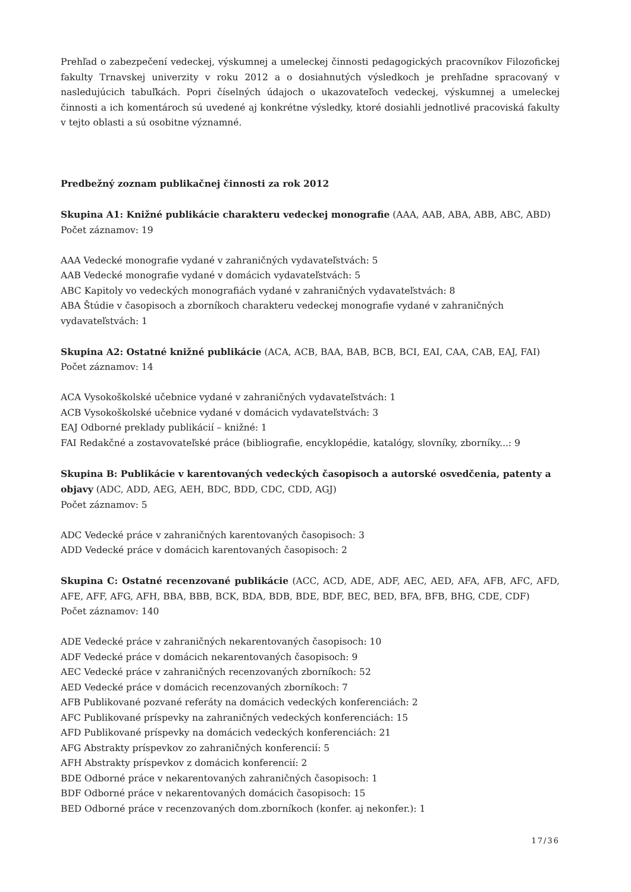Prehľad o zabezpečení vedeckej, výskumnej a umeleckej činnosti pedagogických pracovníkov Filozofickej fakulty Trnavskej univerzity v roku 2012 a o dosiahnutých výsledkoch je prehľadne spracovaný v nasledujúcich tabuľkách. Popri číselných údajoch o ukazovateľoch vedeckej, výskumnej a umeleckej činnosti a ich komentároch sú uvedené aj konkrétne výsledky, ktoré dosiahli jednotlivé pracoviská fakulty v tejto oblasti a sú osobitne významné.
Predbežný zoznam publikačnej činnosti za rok 2012
Skupina A1: Knižné publikácie charakteru vedeckej monografie (AAA, AAB, ABA, ABB, ABC, ABD)
Počet záznamov: 19
AAA Vedecké monografie vydané v zahraničných vydavateľstvách: 5
AAB Vedecké monografie vydané v domácich vydavateľstvách: 5
ABC Kapitoly vo vedeckých monografiách vydané v zahraničných vydavateľstvách: 8
ABA Štúdie v časopisoch a zborníkoch charakteru vedeckej monografie vydané v zahraničných vydavateľstvách: 1
Skupina A2: Ostatné knižné publikácie (ACA, ACB, BAA, BAB, BCB, BCI, EAI, CAA, CAB, EAJ, FAI)
Počet záznamov: 14
ACA Vysokoškolské učebnice vydané v zahraničných vydavateľstvách: 1
ACB Vysokoškolské učebnice vydané v domácich vydavateľstvách: 3
EAJ Odborné preklady publikácií – knižné: 1
FAI Redakčné a zostavovateľské práce (bibliografie, encyklopédie, katalógy, slovníky, zborníky...: 9
Skupina B: Publikácie v karentovaných vedeckých časopisoch a autorské osvedčenia, patenty a objavy (ADC, ADD, AEG, AEH, BDC, BDD, CDC, CDD, AGJ)
Počet záznamov: 5
ADC Vedecké práce v zahraničných karentovaných časopisoch: 3
ADD Vedecké práce v domácich karentovaných časopisoch: 2
Skupina C: Ostatné recenzované publikácie (ACC, ACD, ADE, ADF, AEC, AED, AFA, AFB, AFC, AFD, AFE, AFF, AFG, AFH, BBA, BBB, BCK, BDA, BDB, BDE, BDF, BEC, BED, BFA, BFB, BHG, CDE, CDF)
Počet záznamov: 140
ADE Vedecké práce v zahraničných nekarentovaných časopisoch: 10
ADF Vedecké práce v domácich nekarentovaných časopisoch: 9
AEC Vedecké práce v zahraničných recenzovaných zborníkoch: 52
AED Vedecké práce v domácich recenzovaných zborníkoch: 7
AFB Publikované pozvané referáty na domácich vedeckých konferenciách: 2
AFC Publikované príspevky na zahraničných vedeckých konferenciách: 15
AFD Publikované príspevky na domácich vedeckých konferenciách: 21
AFG Abstrakty príspevkov zo zahraničných konferencií: 5
AFH Abstrakty príspevkov z domácich konferencií: 2
BDE Odborné práce v nekarentovaných zahraničných časopisoch: 1
BDF Odborné práce v nekarentovaných domácich časopisoch: 15
BED Odborné práce v recenzovaných dom.zborníkoch (konfer. aj nekonfer.): 1
17/36